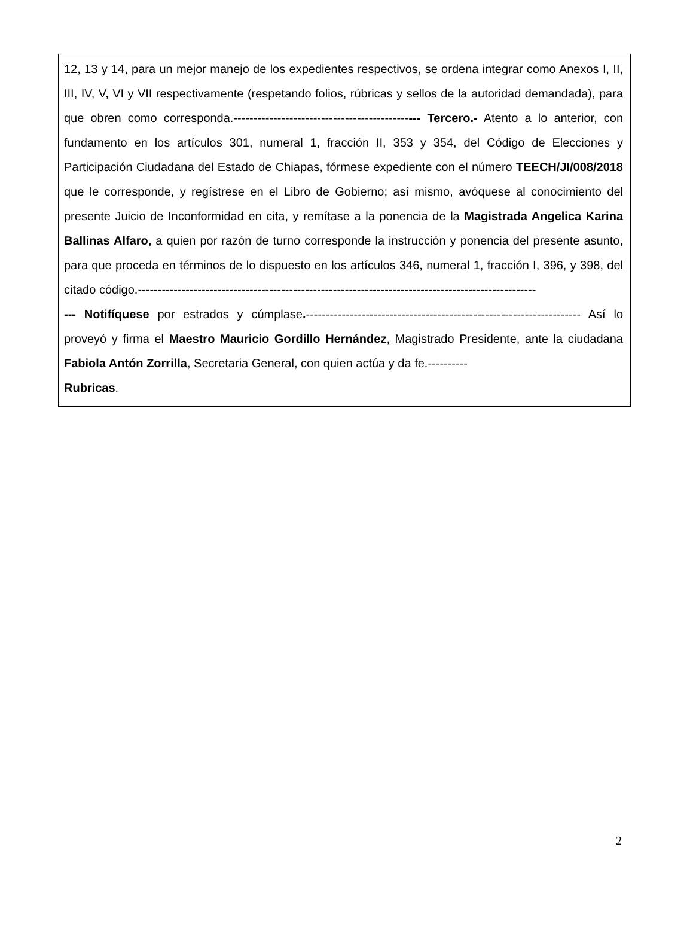12, 13 y 14, para un mejor manejo de los expedientes respectivos, se ordena integrar como Anexos I, II, III, IV, V, VI y VII respectivamente (respetando folios, rúbricas y sellos de la autoridad demandada), para que obren como corresponda.----------------------------------------------- Tercero.- Atento a lo anterior, con fundamento en los artículos 301, numeral 1, fracción II, 353 y 354, del Código de Elecciones y Participación Ciudadana del Estado de Chiapas, fórmese expediente con el número TEECH/JI/008/2018 que le corresponde, y regístrese en el Libro de Gobierno; así mismo, avóquese al conocimiento del presente Juicio de Inconformidad en cita, y remítase a la ponencia de la Magistrada Angelica Karina Ballinas Alfaro, a quien por razón de turno corresponde la instrucción y ponencia del presente asunto, para que proceda en términos de lo dispuesto en los artículos 346, numeral 1, fracción I, 396, y 398, del citado código.----------------------------------------------------------------------------------------------------
--- Notifíquese por estrados y cúmplase.--------------------------------------------------------------------- Así lo proveyó y firma el Maestro Mauricio Gordillo Hernández, Magistrado Presidente, ante la ciudadana Fabiola Antón Zorrilla, Secretaria General, con quien actúa y da fe.----------
Rubricas.
2